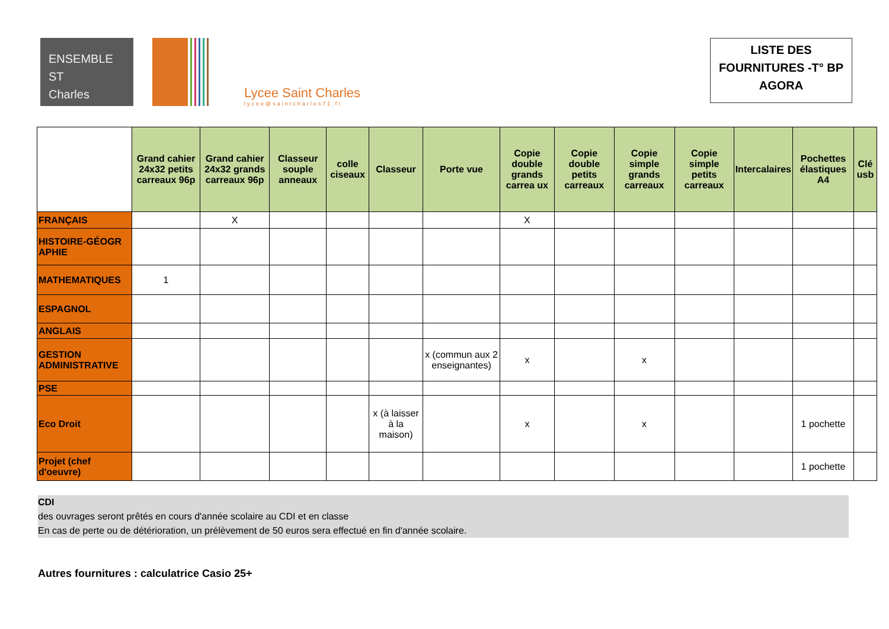ENSEMBLE
ST
Charles
Lycee Saint Charles
lycee@saintcharles71.fr
LISTE DES
FOURNITURES -T° BP
AGORA
| | Grand cahier 24x32 petits carreaux 96p | Grand cahier 24x32 grands carreaux 96p | Classeur souple anneaux | colle ciseaux | Classeur | Porte vue | Copie double grands carrea ux | Copie double petits carreaux | Copie simple grands carreaux | Copie simple petits carreaux | Intercalaires | Pochettes élastiques A4 | Clé usb |
| FRANÇAIS | | X | | | | | X | | | | | | |
| HISTOIRE-GÉOGR APHIE | | | | | | | | | | | | | |
| MATHEMATIQUES | 1 | | | | | | | | | | | | |
| ESPAGNOL | | | | | | | | | | | | | |
| ANGLAIS | | | | | | | | | | | | | |
| GESTION ADMINISTRATIVE | | | | | | x (commun aux 2 enseignantes) | x | | x | | | | |
| PSE | | | | | | | | | | | | | |
| Eco Droit | | | | | x (à laisser à la maison) | | x | | x | | | 1 pochette | |
| Projet (chef d'oeuvre) | | | | | | | | | | | | 1 pochette | |
CDI
des ouvrages seront prêtés en cours d'année scolaire au CDI et en classe
En cas de perte ou de détérioration, un prélèvement de 50 euros sera effectué en fin d'année scolaire.
Autres fournitures : calculatrice Casio 25+